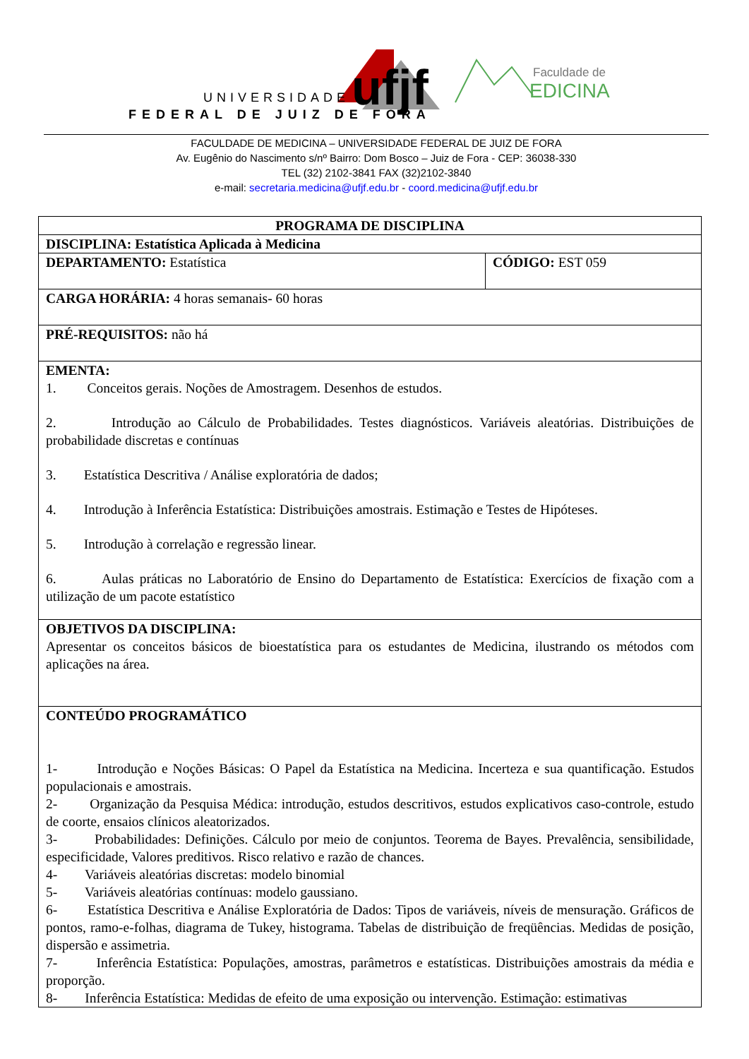ufjf
UNIVERSIDADE
FEDERAL DE JUIZ DE FORA
Faculdade de
EDICINA
FACULDADE DE MEDICINA – UNIVERSIDADE FEDERAL DE JUIZ DE FORA
Av. Eugênio do Nascimento s/nº Bairro: Dom Bosco – Juiz de Fora - CEP: 36038-330
TEL (32) 2102-3841 FAX (32)2102-3840
e-mail: secretaria.medicina@ufjf.edu.br - coord.medicina@ufjf.edu.br
| PROGRAMA DE DISCIPLINA | |
| DISCIPLINA: Estatística Aplicada à Medicina | |
| DEPARTAMENTO: Estatística | CÓDIGO: EST 059 |
| CARGA HORÁRIA: 4 horas semanais- 60 horas | |
| PRÉ-REQUISITOS: não há | |
| EMENTA: 1. Conceitos gerais. Noções de Amostragem. Desenhos de estudos. 2. Introdução ao Cálculo de Probabilidades. Testes diagnósticos. Variáveis aleatórias. Distribuições de probabilidade discretas e contínuas 3. Estatística Descritiva / Análise exploratória de dados; 4. Introdução à Inferência Estatística: Distribuições amostrais. Estimação e Testes de Hipóteses. 5. Introdução à correlação e regressão linear. 6. Aulas práticas no Laboratório de Ensino do Departamento de Estatística: Exercícios de fixação com a utilização de um pacote estatístico | |
| OBJETIVOS DA DISCIPLINA: Apresentar os conceitos básicos de bioestatística para os estudantes de Medicina, ilustrando os métodos com aplicações na área. | |
| CONTEÚDO PROGRAMÁTICO 1- Introdução e Noções Básicas: O Papel da Estatística na Medicina. Incerteza e sua quantificação. Estudos populacionais e amostrais. 2- Organização da Pesquisa Médica: introdução, estudos descritivos, estudos explicativos caso-controle, estudo de coorte, ensaios clínicos aleatorizados. 3- Probabilidades: Definições. Cálculo por meio de conjuntos. Teorema de Bayes. Prevalência, sensibilidade, especificidade, Valores preditivos. Risco relativo e razão de chances. 4- Variáveis aleatórias discretas: modelo binomial 5- Variáveis aleatórias contínuas: modelo gaussiano. 6- Estatística Descritiva e Análise Exploratória de Dados: Tipos de variáveis, níveis de mensuração. Gráficos de pontos, ramo-e-folhas, diagrama de Tukey, histograma. Tabelas de distribuição de freqüências. Medidas de posição, dispersão e assimetria. 7- Inferência Estatística: Populações, amostras, parâmetros e estatísticas. Distribuições amostrais da média e proporção. 8- Inferência Estatística: Medidas de efeito de uma exposição ou intervenção. Estimação: estimativas | |